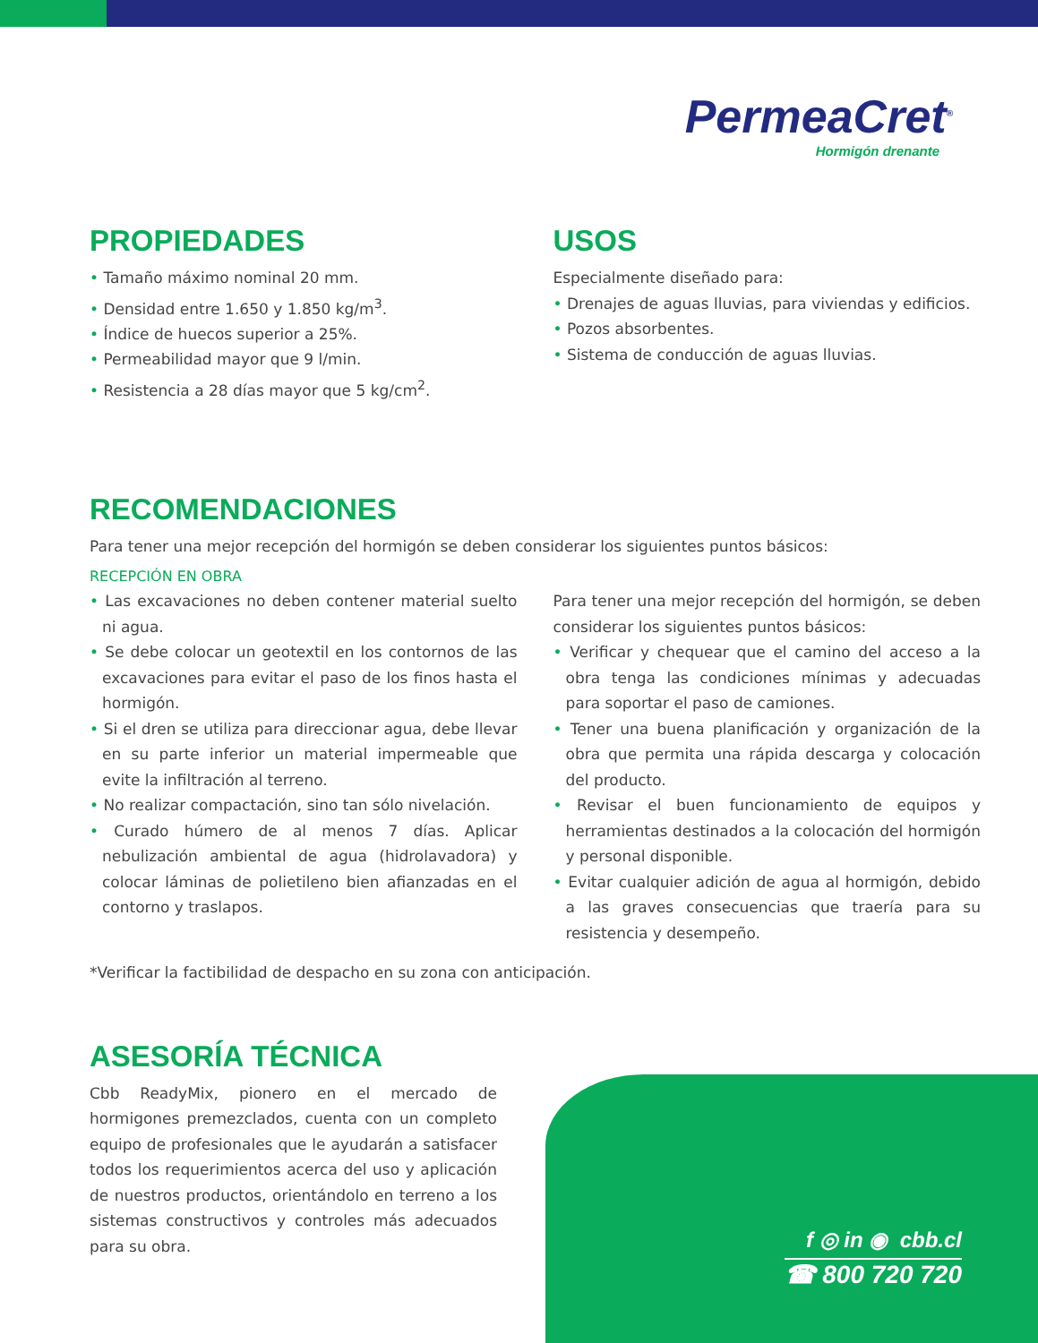PermeaCret<sup>®</sup>
Hormigón drenante
PROPIEDADES
• Tamaño máximo nominal 20 mm.
• Densidad entre 1.650 y 1.850 kg/m<sup>3</sup>.
• Índice de huecos superior a 25%.
• Permeabilidad mayor que 9 l/min.
• Resistencia a 28 días mayor que 5 kg/cm<sup>2</sup>.
USOS
Especialmente diseñado para:
• Drenajes de aguas lluvias, para viviendas y edificios.
• Pozos absorbentes.
• Sistema de conducción de aguas lluvias.
RECOMENDACIONES
Para tener una mejor recepción del hormigón se deben considerar los siguientes puntos básicos:
RECEPCIÓN EN OBRA
• Las excavaciones no deben contener material suelto ni agua.
• Se debe colocar un geotextil en los contornos de las excavaciones para evitar el paso de los finos hasta el hormigón.
• Si el dren se utiliza para direccionar agua, debe llevar en su parte inferior un material impermeable que evite la infiltración al terreno.
• No realizar compactación, sino tan sólo nivelación.
• Curado húmero de al menos 7 días. Aplicar nebulización ambiental de agua (hidrolavadora) y colocar láminas de polietileno bien afianzadas en el contorno y traslapos.
Para tener una mejor recepción del hormigón, se deben considerar los siguientes puntos básicos:
• Verificar y chequear que el camino del acceso a la obra tenga las condiciones mínimas y adecuadas para soportar el paso de camiones.
• Tener una buena planificación y organización de la obra que permita una rápida descarga y colocación del producto.
• Revisar el buen funcionamiento de equipos y herramientas destinados a la colocación del hormigón y personal disponible.
• Evitar cualquier adición de agua al hormigón, debido a las graves consecuencias que traería para su resistencia y desempeño.
*Verificar la factibilidad de despacho en su zona con anticipación.
ASESORÍA TÉCNICA
Cbb ReadyMix, pionero en el mercado de hormigones premezclados, cuenta con un completo equipo de profesionales que le ayudarán a satisfacer todos los requerimientos acerca del uso y aplicación de nuestros productos, orientándolo en terreno a los sistemas constructivos y controles más adecuados para su obra.
f ◎ in ◉ cbb.cl
☎ 800 720 720